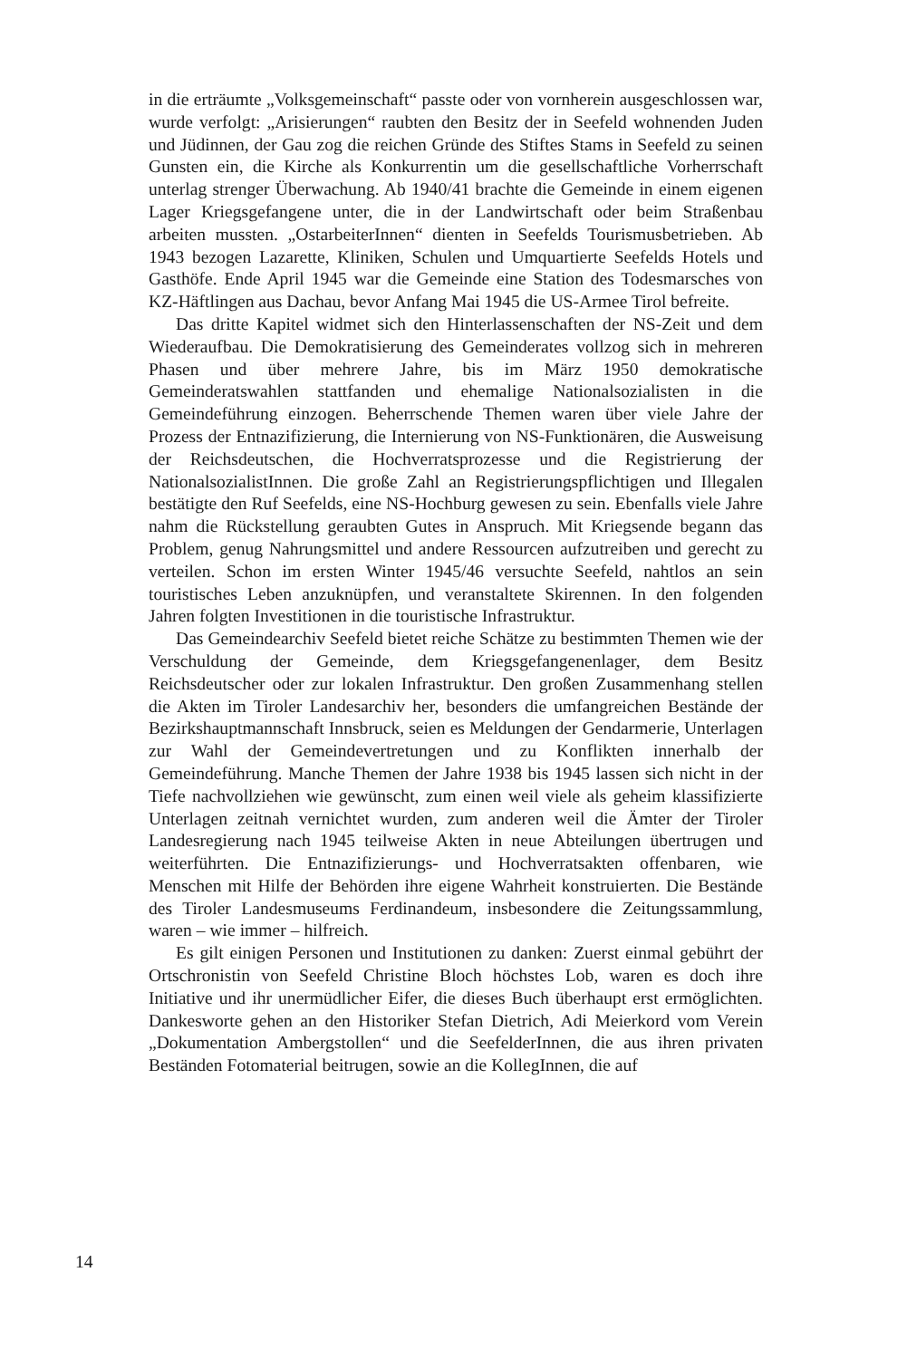in die erträumte „Volksgemeinschaft“ passte oder von vornherein ausgeschlossen war, wurde verfolgt: „Arisierungen“ raubten den Besitz der in Seefeld wohnenden Juden und Jüdinnen, der Gau zog die reichen Gründe des Stiftes Stams in Seefeld zu seinen Gunsten ein, die Kirche als Konkurrentin um die gesellschaftliche Vorherrschaft unterlag strenger Überwachung. Ab 1940/41 brachte die Gemeinde in einem eigenen Lager Kriegsgefangene unter, die in der Landwirtschaft oder beim Straßenbau arbeiten mussten. „OstarbeiterInnen“ dienten in Seefelds Tourismusbetrieben. Ab 1943 bezogen Lazarette, Kliniken, Schulen und Umquartierte Seefelds Hotels und Gasthöfe. Ende April 1945 war die Gemeinde eine Station des Todesmarsches von KZ-Häftlingen aus Dachau, bevor Anfang Mai 1945 die US-Armee Tirol befreite.
Das dritte Kapitel widmet sich den Hinterlassenschaften der NS-Zeit und dem Wiederaufbau. Die Demokratisierung des Gemeinderates vollzog sich in mehreren Phasen und über mehrere Jahre, bis im März 1950 demokratische Gemeinderatswahlen stattfanden und ehemalige Nationalsozialisten in die Gemeindeführung einzogen. Beherrschende Themen waren über viele Jahre der Prozess der Entnazifizierung, die Internierung von NS-Funktionären, die Ausweisung der Reichsdeutschen, die Hochverratsprozesse und die Registrierung der NationalsozialistInnen. Die große Zahl an Registrierungspflichtigen und Illegalen bestätigte den Ruf Seefelds, eine NS-Hochburg gewesen zu sein. Ebenfalls viele Jahre nahm die Rückstellung geraubten Gutes in Anspruch. Mit Kriegsende begann das Problem, genug Nahrungsmittel und andere Ressourcen aufzutreiben und gerecht zu verteilen. Schon im ersten Winter 1945/46 versuchte Seefeld, nahtlos an sein touristisches Leben anzuknüpfen, und veranstaltete Skirennen. In den folgenden Jahren folgten Investitionen in die touristische Infrastruktur.
Das Gemeindearchiv Seefeld bietet reiche Schätze zu bestimmten Themen wie der Verschuldung der Gemeinde, dem Kriegsgefangenenlager, dem Besitz Reichsdeutscher oder zur lokalen Infrastruktur. Den großen Zusammenhang stellen die Akten im Tiroler Landesarchiv her, besonders die umfangreichen Bestände der Bezirkshauptmannschaft Innsbruck, seien es Meldungen der Gendarmerie, Unterlagen zur Wahl der Gemeindevertretungen und zu Konflikten innerhalb der Gemeindeführung. Manche Themen der Jahre 1938 bis 1945 lassen sich nicht in der Tiefe nachvollziehen wie gewünscht, zum einen weil viele als geheim klassifizierte Unterlagen zeitnah vernichtet wurden, zum anderen weil die Ämter der Tiroler Landesregierung nach 1945 teilweise Akten in neue Abteilungen übertrugen und weiterführten. Die Entnazifizierungs- und Hochverratsakten offenbaren, wie Menschen mit Hilfe der Behörden ihre eigene Wahrheit konstruierten. Die Bestände des Tiroler Landesmuseums Ferdinandeum, insbesondere die Zeitungssammlung, waren – wie immer – hilfreich.
Es gilt einigen Personen und Institutionen zu danken: Zuerst einmal gebührt der Ortschronistin von Seefeld Christine Bloch höchstes Lob, waren es doch ihre Initiative und ihr unermüdlicher Eifer, die dieses Buch überhaupt erst ermöglichten. Dankesworte gehen an den Historiker Stefan Dietrich, Adi Meierkord vom Verein „Dokumentation Ambergstollen“ und die SeefelderInnen, die aus ihren privaten Beständen Fotomaterial beitrugen, sowie an die KollegInnen, die auf
14